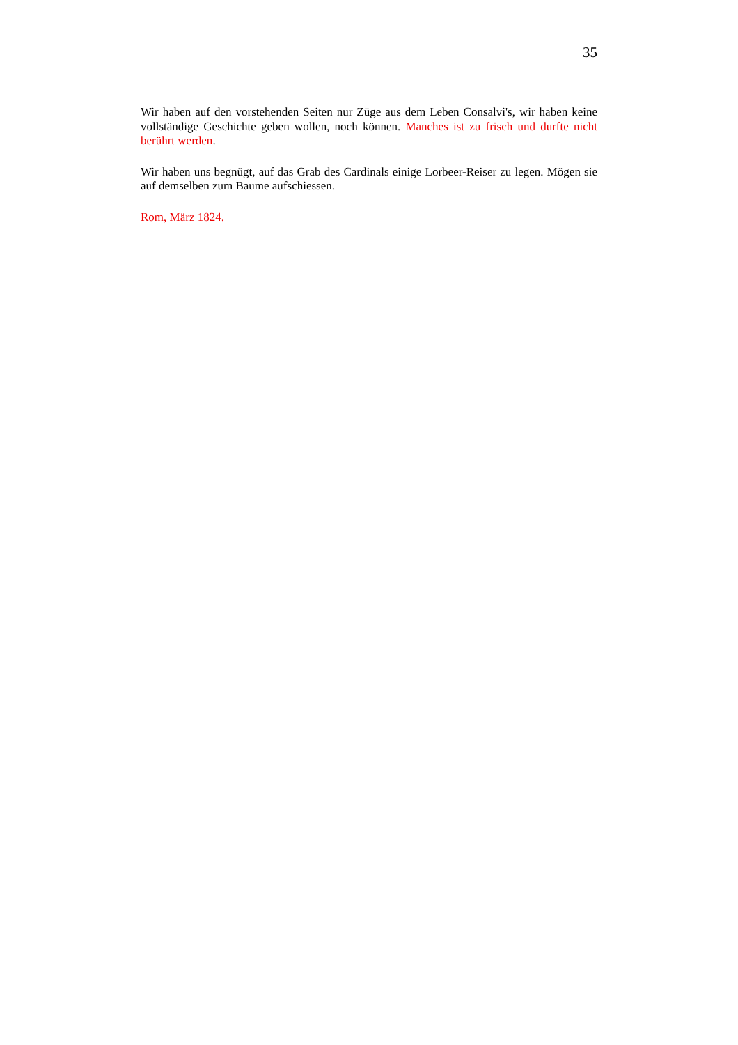35
Wir haben auf den vorstehenden Seiten nur Züge aus dem Leben Consalvi's, wir haben keine vollständige Geschichte geben wollen, noch können. Manches ist zu frisch und durfte nicht berührt werden.
Wir haben uns begnügt, auf das Grab des Cardinals einige Lorbeer-Reiser zu legen. Mögen sie auf demselben zum Baume aufschiessen.
Rom, März 1824.